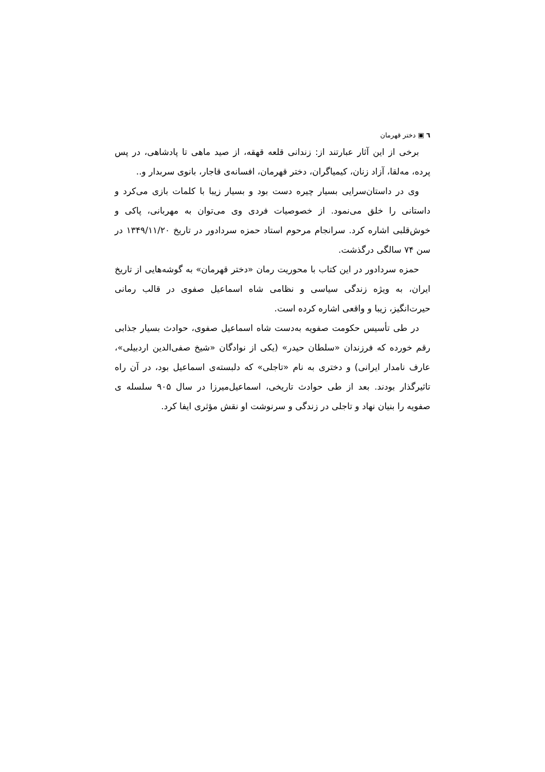٦ ▣ دختر قهرمان
برخی از این آثار عبارتند از: زندانی قلعه قهقه، از صید ماهی تا پادشاهی، در پس پرده، مه‌لقا، آزاد زنان، کیمیاگران، دختر قهرمان، افسانه‌ی قاجار، بانوی سربدار و..
وی در داستان‌سرایی بسیار چیره دست بود و بسیار زیبا با کلمات بازی می‌کرد و داستانی را خلق می‌نمود. از خصوصیات فردی وی می‌توان به مهربانی، پاکی و خوش‌قلبی اشاره کرد. سرانجام مرحوم استاد حمزه سردادور در تاریخ ۱۳۴۹/۱۱/۲۰ در سن ۷۴ سالگی درگذشت.
حمزه سردادور در این کتاب با محوریت رمان «دختر قهرمان» به گوشه‌هایی از تاریخ ایران، به ویژه زندگی سیاسی و نظامی شاه اسماعیل صفوی در قالب رمانی حیرت‌انگیز، زیبا و واقعی اشاره کرده است.
در طی تأسیس حکومت صفویه به‌دست شاه اسماعیل صفوی، حوادث بسیار جذابی رقم خورده که فرزندان «سلطان حیدر» (یکی از نوادگان «شیخ صفی‌الدین اردبیلی»، عارف نامدار ایرانی) و دختری به نام «تاجلی» که دلبسته‌ی اسماعیل بود، در آن راه تاثیرگذار بودند. بعد از طی حوادث تاریخی، اسماعیل‌میرزا در سال ۹۰۵ سلسله ی صفویه را بنیان نهاد و تاجلی در زندگی و سرنوشت او نقش مؤثری ایفا کرد.